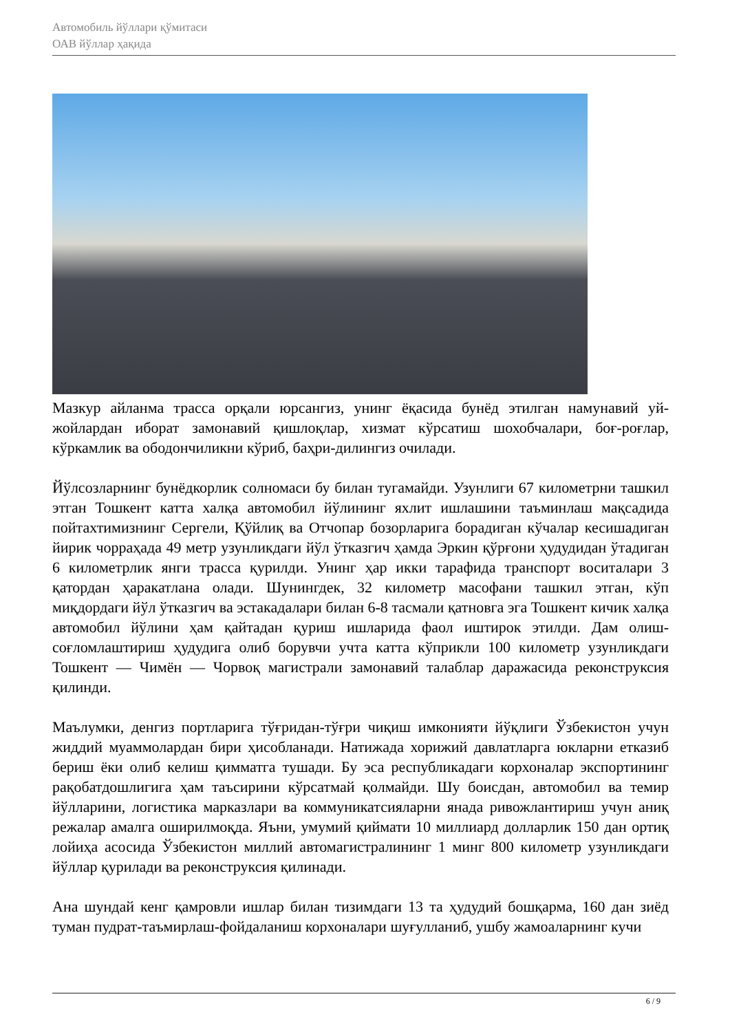Автомобиль йўллари қўмитаси
ОАВ йўллар ҳақида
Мазкур айланма трасса орқали юрсангиз, унинг ёқасида бунёд этилган намунавий уй-жойлардан иборат замонавий қишлоқлар, хизмат кўрсатиш шохобчалари, боғ-роғлар, кўркамлик ва ободончиликни кўриб, баҳри-дилингиз очилади.
Йўлсозларнинг бунёдкорлик солномаси бу билан тугамайди. Узунлиги 67 километрни ташкил этган Тошкент катта халқа автомобил йўлининг яхлит ишлашини таъминлаш мақсадида пойтахтимизнинг Сергели, Қўйлиқ ва Отчопар бозорларига борадиган кўчалар кесишадиган йирик чорраҳада 49 метр узунликдаги йўл ўтказгич ҳамда Эркин қўрғони ҳудудидан ўтадиган 6 километрлик янги трасса қурилди. Унинг ҳар икки тарафида транспорт воситалари 3 қатордан ҳаракатлана олади. Шунингдек, 32 километр масофани ташкил этган, кўп миқдордаги йўл ўтказгич ва эстакадалари билан 6-8 тасмали қатновга эга Тошкент кичик халқа автомобил йўлини ҳам қайтадан қуриш ишларида фаол иштирок этилди. Дам олиш-соғломлаштириш ҳудудига олиб борувчи учта катта кўприкли 100 километр узунликдаги Тошкент — Чимён — Чорвоқ магистрали замонавий талаблар даражасида реконструксия қилинди.
Маълумки, денгиз портларига тўғридан-тўғри чиқиш имконияти йўқлиги Ўзбекистон учун жиддий муаммолардан бири ҳисобланади. Натижада хорижий давлатларга юкларни етказиб бериш ёки олиб келиш қимматга тушади. Бу эса республикадаги корхоналар экспортининг рақобатдошлигига ҳам таъсирини кўрсатмай қолмайди. Шу боисдан, автомобил ва темир йўлларини, логистика марказлари ва коммуникатсияларни янада ривожлантириш учун аниқ режалар амалга оширилмоқда. Яъни, умумий қиймати 10 миллиард долларлик 150 дан ортиқ лойиҳа асосида Ўзбекистон миллий автомагистралининг 1 минг 800 километр узунликдаги йўллар қурилади ва реконструксия қилинади.
Ана шундай кенг қамровли ишлар билан тизимдаги 13 та ҳудудий бошқарма, 160 дан зиёд туман пудрат-таъмирлаш-фойдаланиш корхоналари шуғулланиб, ушбу жамоаларнинг кучи
6 / 9